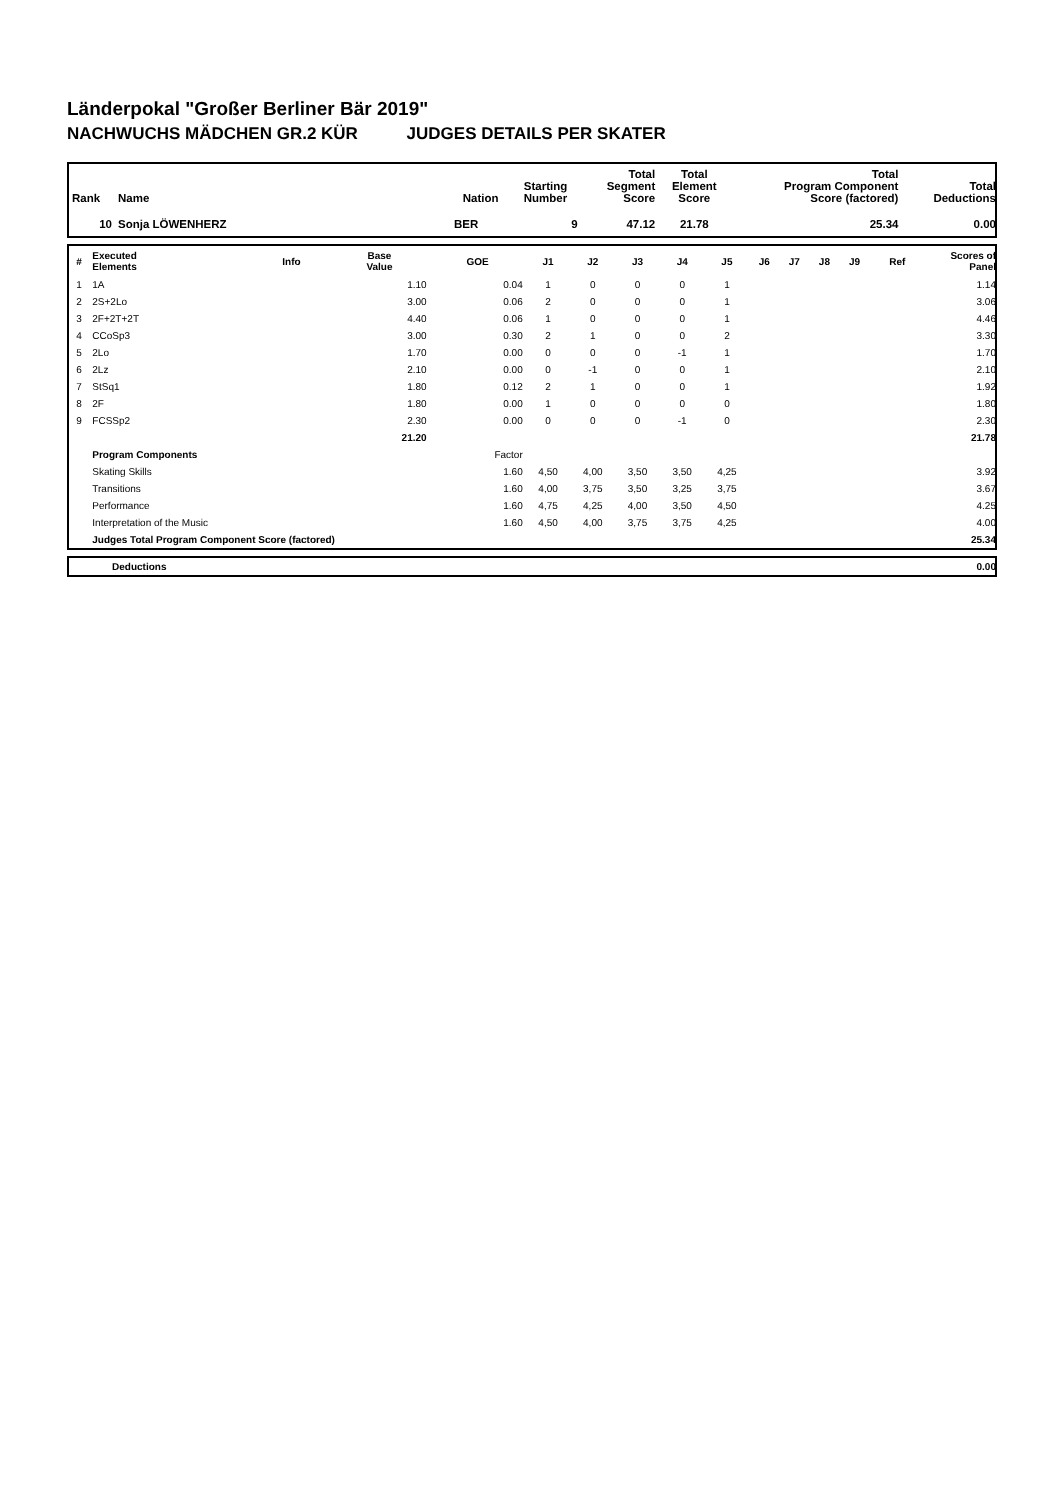Länderpokal "Großer Berliner Bär 2019"
NACHWUCHS MÄDCHEN GR.2 KÜR JUDGES DETAILS PER SKATER
| Rank | Name | Nation | Starting Number | Total Segment Score | Total Element Score | Total Program Component Score (factored) | Total Deductions |
| --- | --- | --- | --- | --- | --- | --- | --- |
| 10 | Sonja LÖWENHERZ | BER | 9 | 47.12 | 21.78 | 25.34 | 0.00 |
| # | Executed Elements | Info | Base Value | GOE | J1 | J2 | J3 | J4 | J5 | J6 | J7 | J8 | J9 | Ref | Scores of Panel |
| --- | --- | --- | --- | --- | --- | --- | --- | --- | --- | --- | --- | --- | --- | --- | --- |
| 1 | 1A | | 1.10 | 0.04 | 1 | 0 | 0 | 0 | 1 | | | | | | 1.14 |
| 2 | 2S+2Lo | | 3.00 | 0.06 | 2 | 0 | 0 | 0 | 1 | | | | | | 3.06 |
| 3 | 2F+2T+2T | | 4.40 | 0.06 | 1 | 0 | 0 | 0 | 1 | | | | | | 4.46 |
| 4 | CCoSp3 | | 3.00 | 0.30 | 2 | 1 | 0 | 0 | 2 | | | | | | 3.30 |
| 5 | 2Lo | | 1.70 | 0.00 | 0 | 0 | 0 | -1 | 1 | | | | | | 1.70 |
| 6 | 2Lz | | 2.10 | 0.00 | 0 | -1 | 0 | 0 | 1 | | | | | | 2.10 |
| 7 | StSq1 | | 1.80 | 0.12 | 2 | 1 | 0 | 0 | 1 | | | | | | 1.92 |
| 8 | 2F | | 1.80 | 0.00 | 1 | 0 | 0 | 0 | 0 | | | | | | 1.80 |
| 9 | FCSSp2 | | 2.30 | 0.00 | 0 | 0 | 0 | -1 | 0 | | | | | | 2.30 |
| | | | 21.20 | | | | | | | | | | | | 21.78 |
| | Program Components | | | Factor | | | | | | | | | | | |
| | Skating Skills | | | 1.60 | 4,50 | 4,00 | 3,50 | 3,50 | 4,25 | | | | | | 3.92 |
| | Transitions | | | 1.60 | 4,00 | 3,75 | 3,50 | 3,25 | 3,75 | | | | | | 3.67 |
| | Performance | | | 1.60 | 4,75 | 4,25 | 4,00 | 3,50 | 4,50 | | | | | | 4.25 |
| | Interpretation of the Music | | | 1.60 | 4,50 | 4,00 | 3,75 | 3,75 | 4,25 | | | | | | 4.00 |
| | Judges Total Program Component Score (factored) | | | | | | | | | | | | | | 25.34 |
| | Deductions | 0.00 |